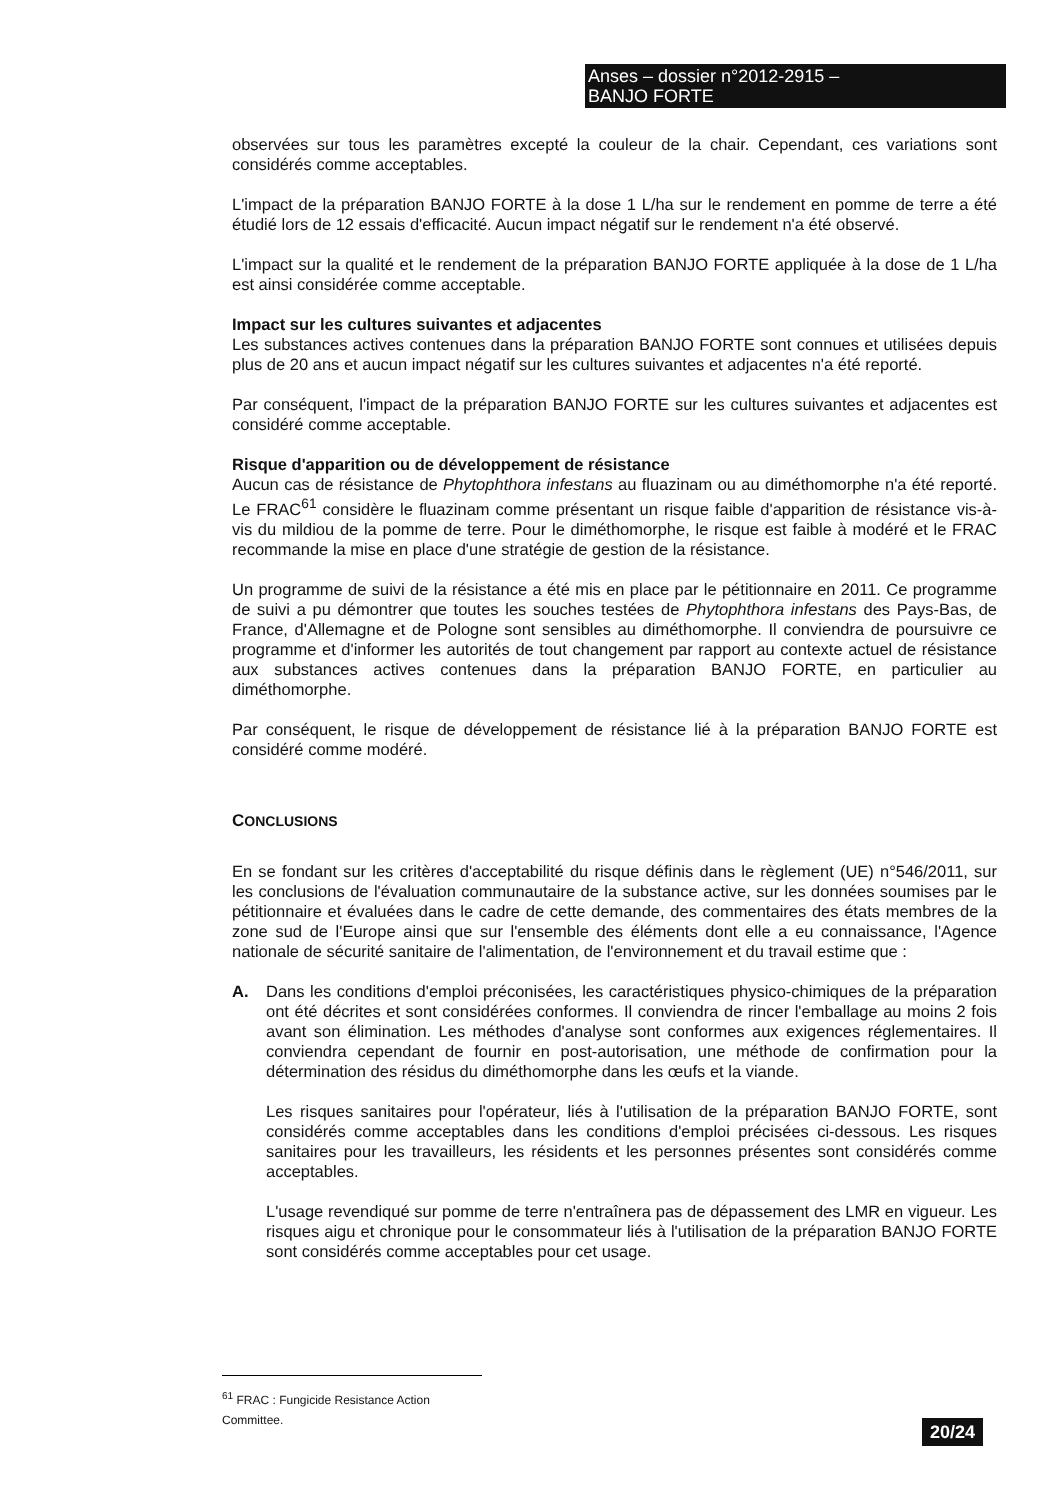Anses – dossier n°2012-2915 –
BANJO FORTE
observées sur tous les paramètres excepté la couleur de la chair. Cependant, ces variations sont considérés comme acceptables.
L'impact de la préparation BANJO FORTE à la dose 1 L/ha sur le rendement en pomme de terre a été étudié lors de 12 essais d'efficacité. Aucun impact négatif sur le rendement n'a été observé.
L'impact sur la qualité et le rendement de la préparation BANJO FORTE appliquée à la dose de 1 L/ha est ainsi considérée comme acceptable.
Impact sur les cultures suivantes et adjacentes
Les substances actives contenues dans la préparation BANJO FORTE sont connues et utilisées depuis plus de 20 ans et aucun impact négatif sur les cultures suivantes et adjacentes n'a été reporté.
Par conséquent, l'impact de la préparation BANJO FORTE sur les cultures suivantes et adjacentes est considéré comme acceptable.
Risque d'apparition ou de développement de résistance
Aucun cas de résistance de Phytophthora infestans au fluazinam ou au diméthomorphe n'a été reporté. Le FRAC<sup>61</sup> considère le fluazinam comme présentant un risque faible d'apparition de résistance vis-à-vis du mildiou de la pomme de terre. Pour le diméthomorphe, le risque est faible à modéré et le FRAC recommande la mise en place d'une stratégie de gestion de la résistance.
Un programme de suivi de la résistance a été mis en place par le pétitionnaire en 2011. Ce programme de suivi a pu démontrer que toutes les souches testées de Phytophthora infestans des Pays-Bas, de France, d'Allemagne et de Pologne sont sensibles au diméthomorphe. Il conviendra de poursuivre ce programme et d'informer les autorités de tout changement par rapport au contexte actuel de résistance aux substances actives contenues dans la préparation BANJO FORTE, en particulier au diméthomorphe.
Par conséquent, le risque de développement de résistance lié à la préparation BANJO FORTE est considéré comme modéré.
CONCLUSIONS
En se fondant sur les critères d'acceptabilité du risque définis dans le règlement (UE) n°546/2011, sur les conclusions de l'évaluation communautaire de la substance active, sur les données soumises par le pétitionnaire et évaluées dans le cadre de cette demande, des commentaires des états membres de la zone sud de l'Europe ainsi que sur l'ensemble des éléments dont elle a eu connaissance, l'Agence nationale de sécurité sanitaire de l'alimentation, de l'environnement et du travail estime que :
A. Dans les conditions d'emploi préconisées, les caractéristiques physico-chimiques de la préparation ont été décrites et sont considérées conformes. Il conviendra de rincer l'emballage au moins 2 fois avant son élimination. Les méthodes d'analyse sont conformes aux exigences réglementaires. Il conviendra cependant de fournir en post-autorisation, une méthode de confirmation pour la détermination des résidus du diméthomorphe dans les œufs et la viande.
Les risques sanitaires pour l'opérateur, liés à l'utilisation de la préparation BANJO FORTE, sont considérés comme acceptables dans les conditions d'emploi précisées ci-dessous. Les risques sanitaires pour les travailleurs, les résidents et les personnes présentes sont considérés comme acceptables.
L'usage revendiqué sur pomme de terre n'entraînera pas de dépassement des LMR en vigueur. Les risques aigu et chronique pour le consommateur liés à l'utilisation de la préparation BANJO FORTE sont considérés comme acceptables pour cet usage.
<sup>61</sup> FRAC : Fungicide Resistance Action Committee.
20/24